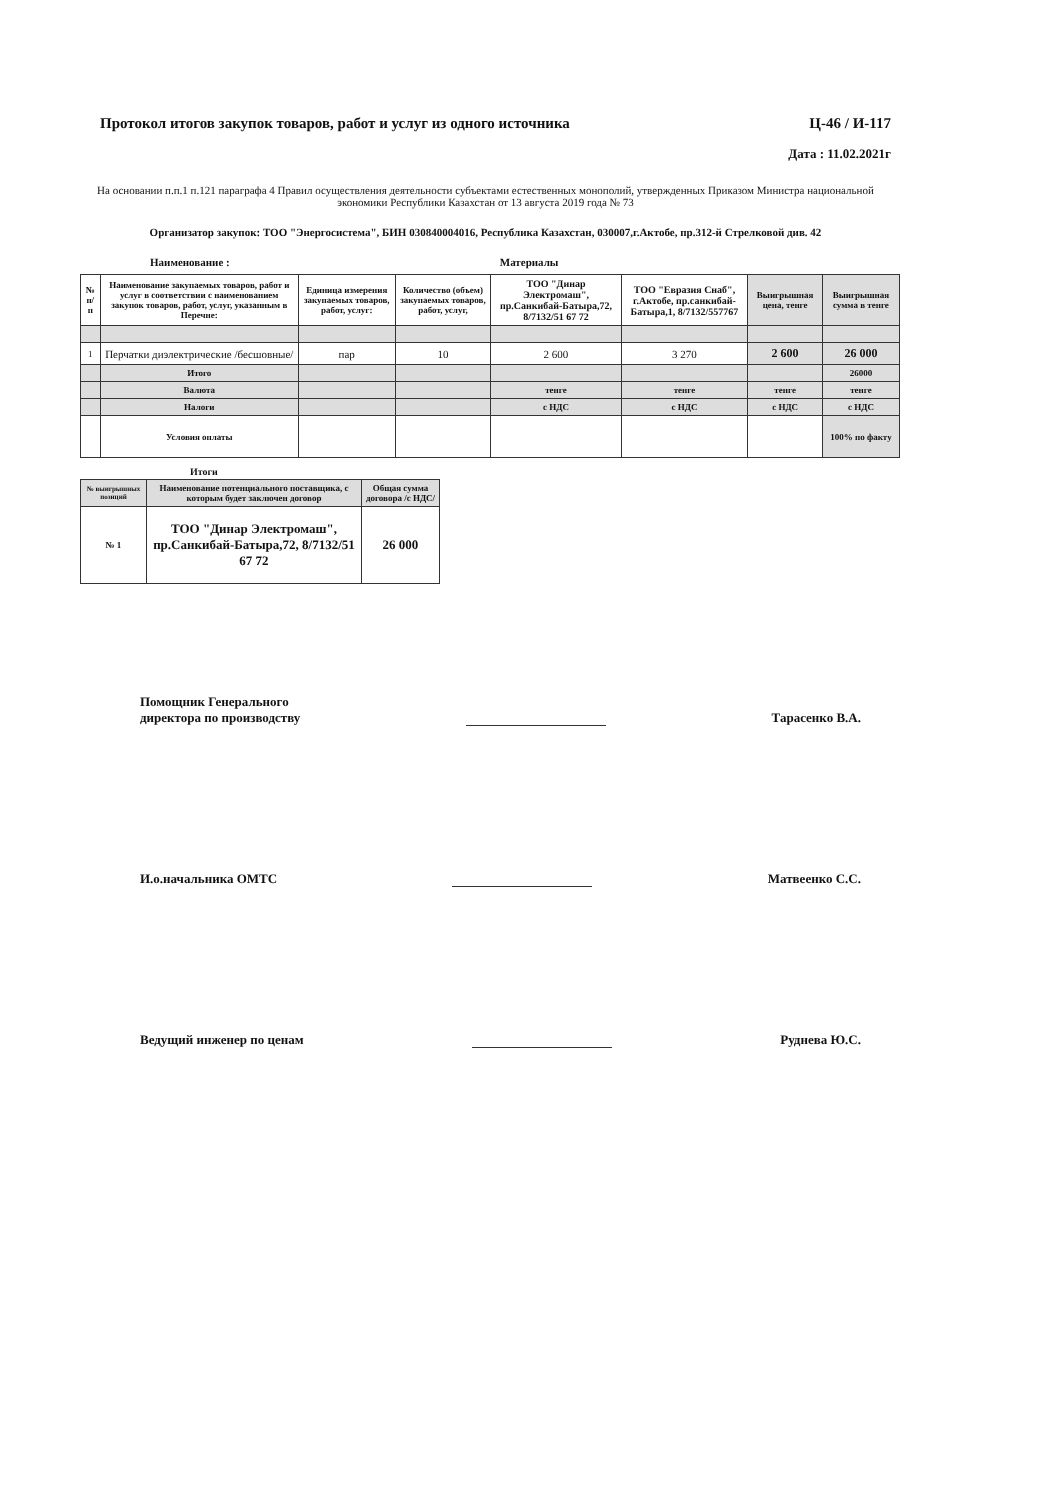Протокол итогов закупок товаров, работ и услуг из одного источника Ц-46 / И-117
Дата : 11.02.2021г
На основании п.п.1 п.121 параграфа 4 Правил осуществления деятельности субъектами естественных монополий, утвержденных Приказом Министра национальной экономики Республики Казахстан от 13 августа 2019 года № 73
Организатор закупок: ТОО "Энергосистема", БИН 030840004016, Республика Казахстан, 030007,г.Актобе, пр.312-й Стрелковой див. 42
Наименование : Материалы
| № п/п | Наименование закупаемых товаров, работ и услуг в соответствии с наименованием закупок товаров, работ, услуг, указанным в Перечне: | Единица измерения закупаемых товаров, работ, услуг: | Количество (объем) закупаемых товаров, работ, услуг, | ТОО "Динар Электромаш", пр.Санкибай-Батыра,72, 8/7132/51 67 72 | ТОО "Евразия Снаб", г.Актобе, пр.санкибай-Батыра,1, 8/7132/557767 | Выигрышная цена, тенге | Выигрышная сумма в тенге |
| 1 | Перчатки диэлектрические /бесшовные/ | пар | 10 | 2 600 | 3 270 | 2 600 | 26 000 |
| | Итого | | | | | | 26000 |
| | Валюта | | | тенге | тенге | тенге | тенге |
| | Налоги | | | с НДС | с НДС | с НДС | с НДС |
| | Условия оплаты | | | | | | 100% по факту |
Итоги
| № выигрышных позиций | Наименование потенциального поставщика, с которым будет заключен договор | Общая сумма договора /с НДС/ |
| № 1 | ТОО "Динар Электромаш", пр.Санкибай-Батыра,72, 8/7132/51 67 72 | 26 000 |
Помощник Генерального
директора по производству Тарасенко В.А.
И.о.начальника ОМТС Матвеенко С.С.
Ведущий инженер по ценам Руднева Ю.С.